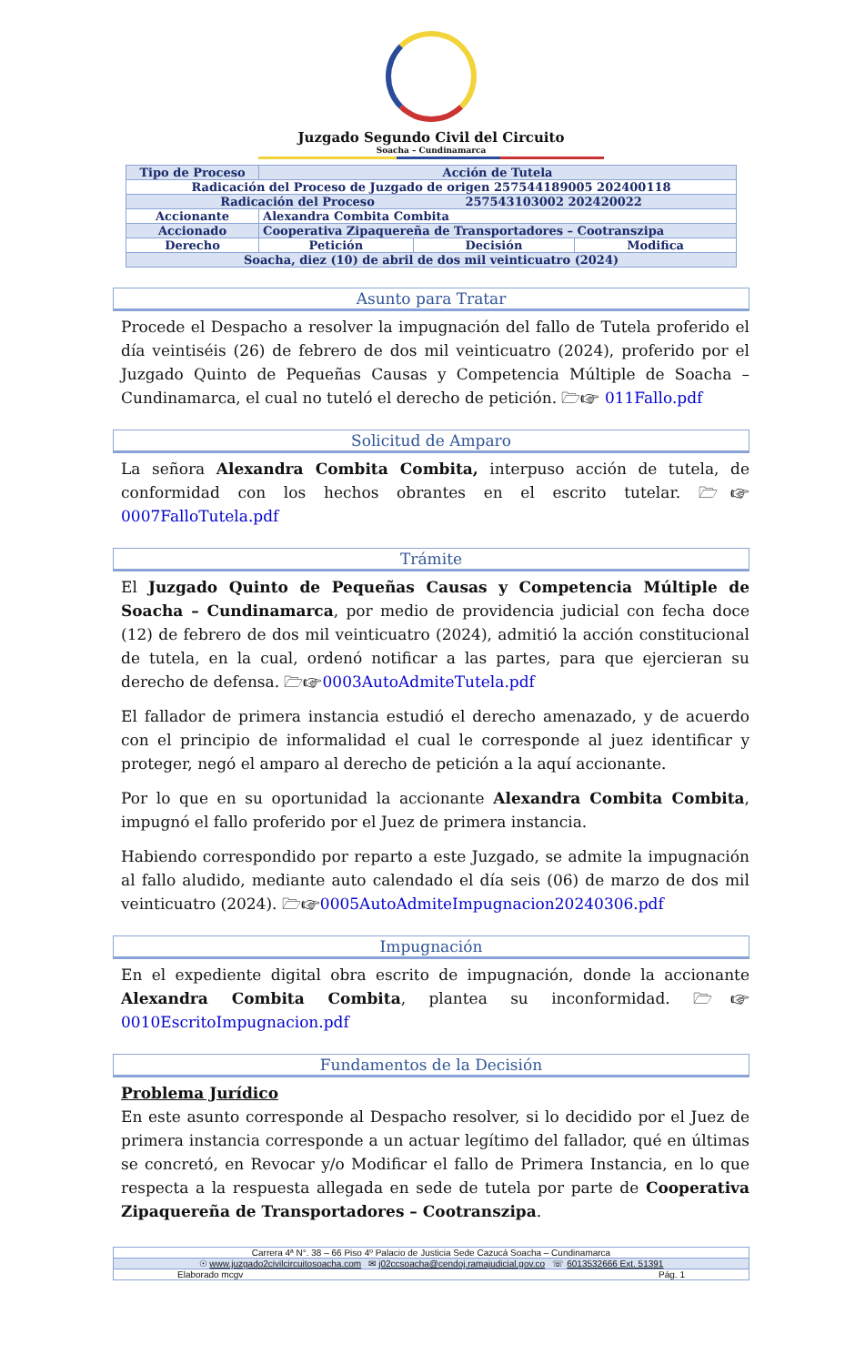Juzgado Segundo Civil del Circuito
Soacha – Cundinamarca
| Tipo de Proceso | Acción de Tutela | | |
| Radicación del Proceso de Juzgado de origen 257544189005 202400118 | | | |
| Radicación del Proceso 257543103002 202420022 | | | |
| Accionante | Alexandra Combita Combita | | |
| Accionado | Cooperativa Zipaquereña de Transportadores – Cootranszipa | | |
| Derecho | Petición | Decisión | Modifica |
| Soacha, diez (10) de abril de dos mil veinticuatro (2024) | | | |
Asunto para Tratar
Procede el Despacho a resolver la impugnación del fallo de Tutela proferido el día veintiséis (26) de febrero de dos mil veinticuatro (2024), proferido por el Juzgado Quinto de Pequeñas Causas y Competencia Múltiple de Soacha – Cundinamarca, el cual no tuteló el derecho de petición. 🗁☞ 011Fallo.pdf
Solicitud de Amparo
La señora Alexandra Combita Combita, interpuso acción de tutela, de conformidad con los hechos obrantes en el escrito tutelar. 🗁☞0007FalloTutela.pdf
Trámite
El Juzgado Quinto de Pequeñas Causas y Competencia Múltiple de Soacha – Cundinamarca, por medio de providencia judicial con fecha doce (12) de febrero de dos mil veinticuatro (2024), admitió la acción constitucional de tutela, en la cual, ordenó notificar a las partes, para que ejercieran su derecho de defensa. 🗁☞0003AutoAdmiteTutela.pdf
El fallador de primera instancia estudió el derecho amenazado, y de acuerdo con el principio de informalidad el cual le corresponde al juez identificar y proteger, negó el amparo al derecho de petición a la aquí accionante.
Por lo que en su oportunidad la accionante Alexandra Combita Combita, impugnó el fallo proferido por el Juez de primera instancia.
Habiendo correspondido por reparto a este Juzgado, se admite la impugnación al fallo aludido, mediante auto calendado el día seis (06) de marzo de dos mil veinticuatro (2024). 🗁☞0005AutoAdmiteImpugnacion20240306.pdf
Impugnación
En el expediente digital obra escrito de impugnación, donde la accionante Alexandra Combita Combita, plantea su inconformidad. 🗁☞0010EscritoImpugnacion.pdf
Fundamentos de la Decisión
Problema Jurídico
En este asunto corresponde al Despacho resolver, si lo decidido por el Juez de primera instancia corresponde a un actuar legítimo del fallador, qué en últimas se concretó, en Revocar y/o Modificar el fallo de Primera Instancia, en lo que respecta a la respuesta allegada en sede de tutela por parte de Cooperativa Zipaquereña de Transportadores – Cootranszipa.
Carrera 4ª N°. 38 – 66 Piso 4º Palacio de Justicia Sede Cazucá Soacha – Cundinamarca
☉ www.juzgado2civilcircuitosoacha.com ✉ j02ccsoacha@cendoj.ramajudicial.gov.co ☏ 6013532666 Ext. 51391
Elaborado mcgv Pág. 1